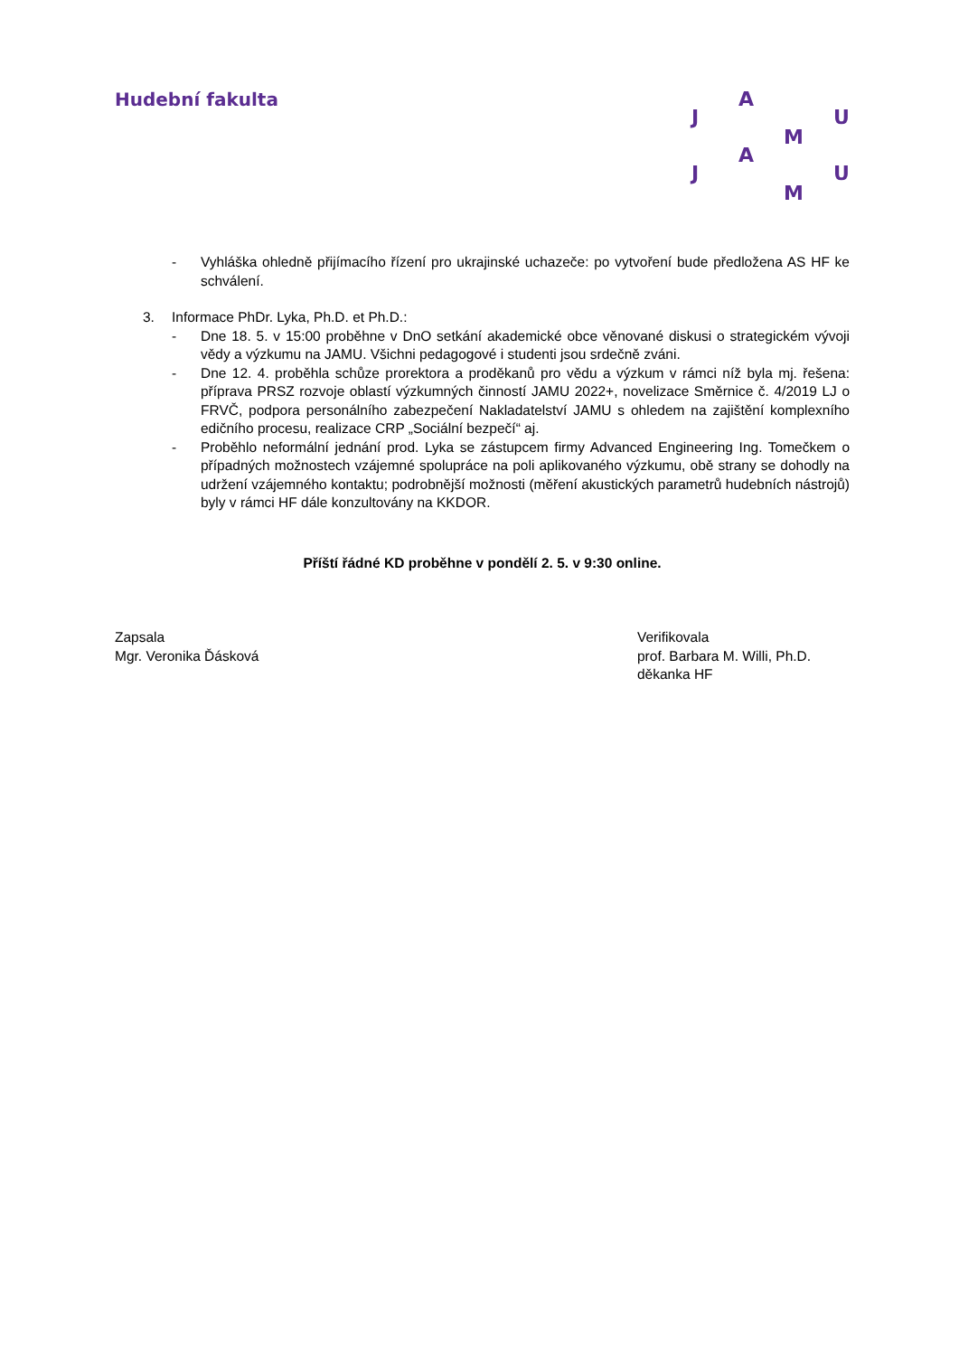Hudební fakulta A
J U
M
A
J U
M
- Vyhláška ohledně přijímacího řízení pro ukrajinské uchazeče: po vytvoření bude předložena AS HF ke schválení.
3. Informace PhDr. Lyka, Ph.D. et Ph.D.:
- Dne 18. 5. v 15:00 proběhne v DnO setkání akademické obce věnované diskusi o strategickém vývoji vědy a výzkumu na JAMU. Všichni pedagogové i studenti jsou srdečně zváni.
- Dne 12. 4. proběhla schůze prorektora a proděkanů pro vědu a výzkum v rámci níž byla mj. řešena: příprava PRSZ rozvoje oblastí výzkumných činností JAMU 2022+, novelizace Směrnice č. 4/2019 LJ o FRVČ, podpora personálního zabezpečení Nakladatelství JAMU s ohledem na zajištění komplexního edičního procesu, realizace CRP „Sociální bezpečí“ aj.
- Proběhlo neformální jednání prod. Lyka se zástupcem firmy Advanced Engineering Ing. Tomečkem o případných možnostech vzájemné spolupráce na poli aplikovaného výzkumu, obě strany se dohodly na udržení vzájemného kontaktu; podrobnější možnosti (měření akustických parametrů hudebních nástrojů) byly v rámci HF dále konzultovány na KKDOR.
Příští řádné KD proběhne v pondělí 2. 5. v 9:30 online.
Zapsala
Mgr. Veronika Ďásková
Verifikovala
prof. Barbara M. Willi, Ph.D.
děkanka HF